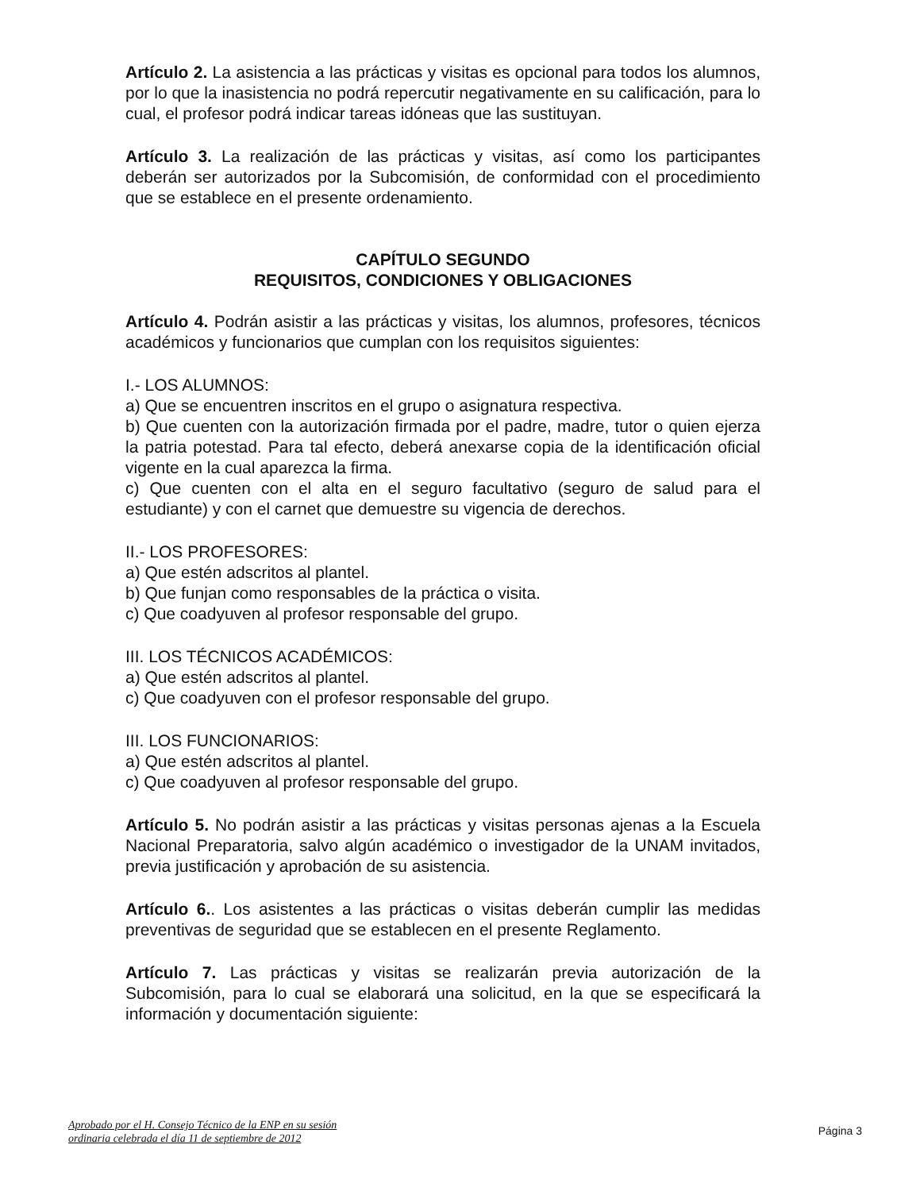Artículo 2. La asistencia a las prácticas y visitas es opcional para todos los alumnos, por lo que la inasistencia no podrá repercutir negativamente en su calificación, para lo cual, el profesor podrá indicar tareas idóneas que las sustituyan.
Artículo 3. La realización de las prácticas y visitas, así como los participantes deberán ser autorizados por la Subcomisión, de conformidad con el procedimiento que se establece en el presente ordenamiento.
CAPÍTULO SEGUNDO
REQUISITOS, CONDICIONES Y OBLIGACIONES
Artículo 4. Podrán asistir a las prácticas y visitas, los alumnos, profesores, técnicos académicos y funcionarios que cumplan con los requisitos siguientes:
I.- LOS ALUMNOS:
a) Que se encuentren inscritos en el grupo o asignatura respectiva.
b) Que cuenten con la autorización firmada por el padre, madre, tutor o quien ejerza la patria potestad. Para tal efecto, deberá anexarse copia de la identificación oficial vigente en la cual aparezca la firma.
c) Que cuenten con el alta en el seguro facultativo (seguro de salud para el estudiante) y con el carnet que demuestre su vigencia de derechos.
II.- LOS PROFESORES:
a) Que estén adscritos al plantel.
b) Que funjan como responsables de la práctica o visita.
c) Que coadyuven al profesor responsable del grupo.
III. LOS TÉCNICOS ACADÉMICOS:
a) Que estén adscritos al plantel.
c) Que coadyuven con el profesor responsable del grupo.
III. LOS FUNCIONARIOS:
a) Que estén adscritos al plantel.
c) Que coadyuven al profesor responsable del grupo.
Artículo 5. No podrán asistir a las prácticas y visitas personas ajenas a la Escuela Nacional Preparatoria, salvo algún académico o investigador de la UNAM invitados, previa justificación y aprobación de su asistencia.
Artículo 6.. Los asistentes a las prácticas o visitas deberán cumplir las medidas preventivas de seguridad que se establecen en el presente Reglamento.
Artículo 7. Las prácticas y visitas se realizarán previa autorización de la Subcomisión, para lo cual se elaborará una solicitud, en la que se especificará la información y documentación siguiente:
Aprobado por el H. Consejo Técnico de la ENP en su sesión
ordinaria celebrada el día 11 de septiembre de 2012 Página 3